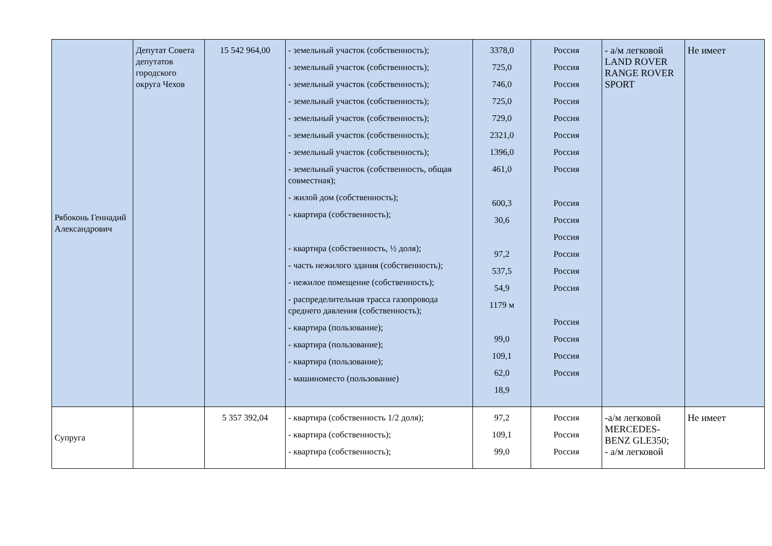| Рябоконь Геннадий Александрович | Депутат Совета депутатов городского округа Чехов | 15 542 964,00 | - земельный участок (собственность); - земельный участок (собственность); - земельный участок (собственность); - земельный участок (собственность); - земельный участок (собственность); - земельный участок (собственность); - земельный участок (собственность); - земельный участок (собственность, общая совместная); - жилой дом (собственность); - квартира (собственность); - квартира (собственность, ½ доля); - часть нежилого здания (собственность); - нежилое помещение (собственность); - распределительная трасса газопровода среднего давления (собственность); - квартира (пользование); - квартира (пользование); - квартира (пользование); - машиноместо (пользование) | 3378,0 725,0 746,0 725,0 729,0 2321,0 1396,0 461,0 600,3 30,6 97,2 537,5 54,9 1179 м 99,0 109,1 62,0 18,9 | Россия Россия Россия Россия Россия Россия Россия Россия Россия Россия Россия Россия Россия Россия Россия Россия Россия Россия | - а/м легковой LAND ROVER RANGE ROVER SPORT | Не имеет |
| Супруга | | 5 357 392,04 | - квартира (собственность 1/2 доля); - квартира (собственность); - квартира (собственность); | 97,2 109,1 99,0 | Россия Россия Россия | -а/м легковой MERCEDES-BENZ GLE350; - а/м легковой | Не имеет |